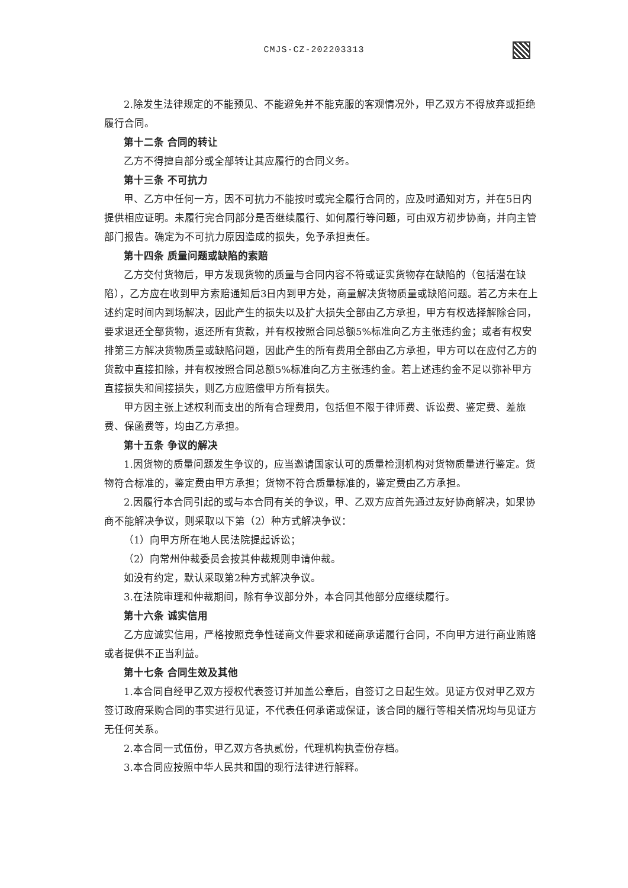CMJS-CZ-202203313
2.除发生法律规定的不能预见、不能避免并不能克服的客观情况外，甲乙双方不得放弃或拒绝履行合同。
第十二条 合同的转让
乙方不得擅自部分或全部转让其应履行的合同义务。
第十三条 不可抗力
甲、乙方中任何一方，因不可抗力不能按时或完全履行合同的，应及时通知对方，并在5日内提供相应证明。未履行完合同部分是否继续履行、如何履行等问题，可由双方初步协商，并向主管部门报告。确定为不可抗力原因造成的损失，免予承担责任。
第十四条 质量问题或缺陷的索赔
乙方交付货物后，甲方发现货物的质量与合同内容不符或证实货物存在缺陷的（包括潜在缺陷），乙方应在收到甲方索赔通知后3日内到甲方处，商量解决货物质量或缺陷问题。若乙方未在上述约定时间内到场解决，因此产生的损失以及扩大损失全部由乙方承担，甲方有权选择解除合同，要求退还全部货物，返还所有货款，并有权按照合同总额5%标准向乙方主张违约金；或者有权安排第三方解决货物质量或缺陷问题，因此产生的所有费用全部由乙方承担，甲方可以在应付乙方的货款中直接扣除，并有权按照合同总额5%标准向乙方主张违约金。若上述违约金不足以弥补甲方直接损失和间接损失，则乙方应赔偿甲方所有损失。
甲方因主张上述权利而支出的所有合理费用，包括但不限于律师费、诉讼费、鉴定费、差旅费、保函费等，均由乙方承担。
第十五条 争议的解决
1.因货物的质量问题发生争议的，应当邀请国家认可的质量检测机构对货物质量进行鉴定。货物符合标准的，鉴定费由甲方承担；货物不符合质量标准的，鉴定费由乙方承担。
2.因履行本合同引起的或与本合同有关的争议，甲、乙双方应首先通过友好协商解决，如果协商不能解决争议，则采取以下第（2）种方式解决争议：
（1）向甲方所在地人民法院提起诉讼；
（2）向常州仲裁委员会按其仲裁规则申请仲裁。
如没有约定，默认采取第2种方式解决争议。
3.在法院审理和仲裁期间，除有争议部分外，本合同其他部分应继续履行。
第十六条 诚实信用
乙方应诚实信用，严格按照竞争性磋商文件要求和磋商承诺履行合同，不向甲方进行商业贿赂或者提供不正当利益。
第十七条 合同生效及其他
1.本合同自经甲乙双方授权代表签订并加盖公章后，自签订之日起生效。见证方仅对甲乙双方签订政府采购合同的事实进行见证，不代表任何承诺或保证，该合同的履行等相关情况均与见证方无任何关系。
2.本合同一式伍份，甲乙双方各执贰份，代理机构执壹份存档。
3.本合同应按照中华人民共和国的现行法律进行解释。